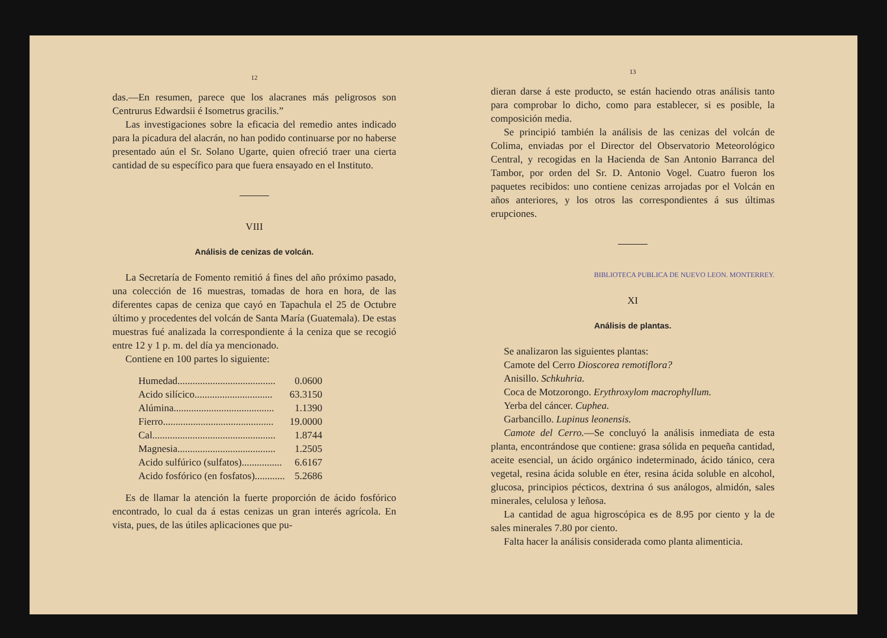12
das.—En resumen, parece que los alacranes más peligrosos son Centrurus Edwardsii é Isometrus gracilis.”
Las investigaciones sobre la eficacia del remedio antes indicado para la picadura del alacrán, no han podido continuarse por no haberse presentado aún el Sr. Solano Ugarte, quien ofreció traer una cierta cantidad de su específico para que fuera ensayado en el Instituto.
VIII
Análisis de cenizas de volcán.
La Secretaría de Fomento remitió á fines del año próximo pasado, una colección de 16 muestras, tomadas de hora en hora, de las diferentes capas de ceniza que cayó en Tapachula el 25 de Octubre último y procedentes del volcán de Santa María (Guatemala). De estas muestras fué analizada la correspondiente á la ceniza que se recogió entre 12 y 1 p. m. del día ya mencionado.
Contiene en 100 partes lo siguiente:
| Humedad....................................... | 0.0600 |
| Acido silícico............................... | 63.3150 |
| Alúmina........................................ | 1.1390 |
| Fierro............................................ | 19.0000 |
| Cal................................................. | 1.8744 |
| Magnesia....................................... | 1.2505 |
| Acido sulfúrico (sulfatos)................ | 6.6167 |
| Acido fosfórico (en fosfatos)............ | 5.2686 |
Es de llamar la atención la fuerte proporción de ácido fosfórico encontrado, lo cual da á estas cenizas un gran interés agrícola. En vista, pues, de las útiles aplicaciones que pu-
13
dieran darse á este producto, se están haciendo otras análisis tanto para comprobar lo dicho, como para establecer, si es posible, la composición media.
Se principió también la análisis de las cenizas del volcán de Colima, enviadas por el Director del Observatorio Meteorológico Central, y recogidas en la Hacienda de San Antonio Barranca del Tambor, por orden del Sr. D. Antonio Vogel. Cuatro fueron los paquetes recibidos: uno contiene cenizas arrojadas por el Volcán en años anteriores, y los otros las correspondientes á sus últimas erupciones.
BIBLIOTECA PUBLICA DE NUEVO LEON. MONTERREY.
XI
Análisis de plantas.
Se analizaron las siguientes plantas:
Camote del Cerro Dioscorea remotiflora?
Anisillo. Schkuhria.
Coca de Motzorongo. Erythroxylom macrophyllum.
Yerba del cáncer. Cuphea.
Garbancillo. Lupinus leonensis.
Camote del Cerro.—Se concluyó la análisis inmediata de esta planta, encontrándose que contiene: grasa sólida en pequeña cantidad, aceite esencial, un ácido orgánico indeterminado, ácido tánico, cera vegetal, resina ácida soluble en éter, resina ácida soluble en alcohol, glucosa, principios pécticos, dextrina ó sus análogos, almidón, sales minerales, celulosa y leñosa.
La cantidad de agua higroscópica es de 8.95 por ciento y la de sales minerales 7.80 por ciento.
Falta hacer la análisis considerada como planta alimenticia.